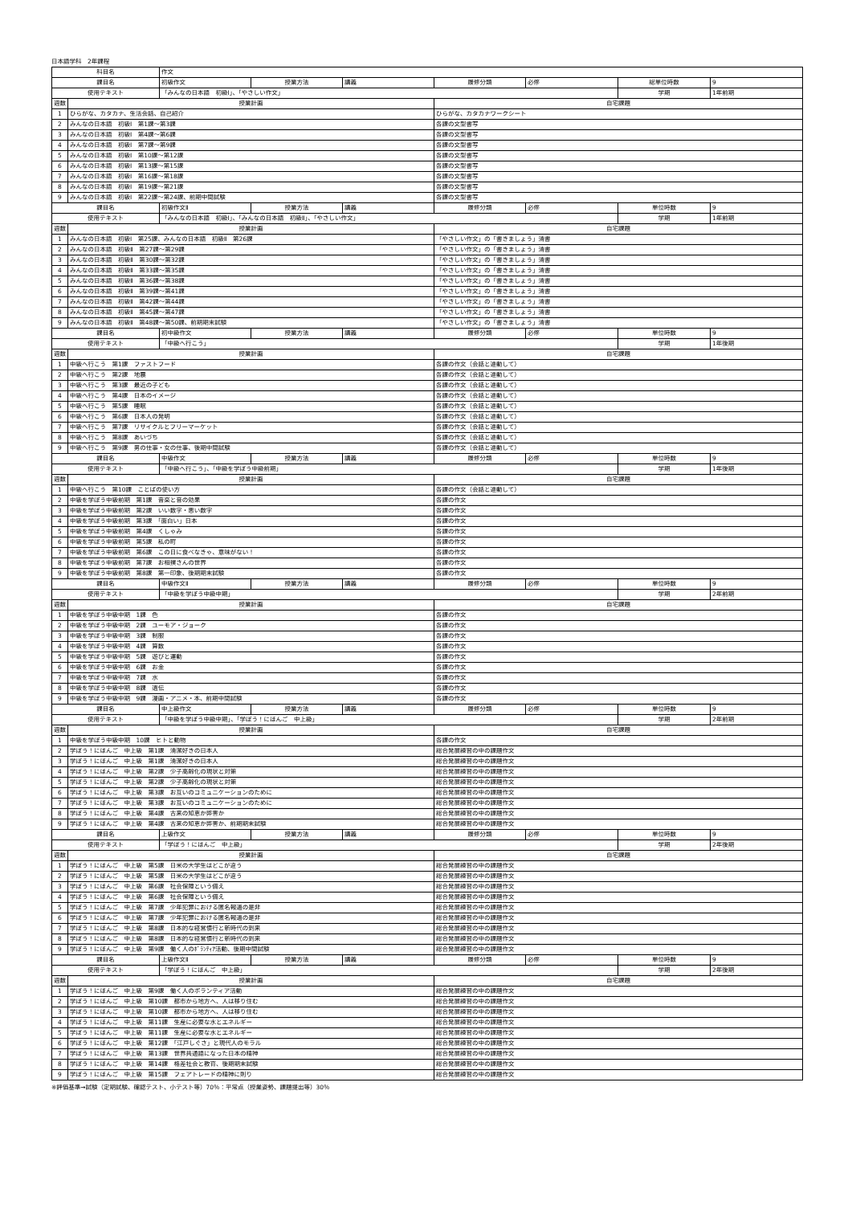日本語学科　2年課程
| 科目名 | | 作文 | | | | | | |
| 課目名 | | 初級作文 | 授業方法 | 講義 | 履修分類 | 必修 | 総単位時数 | 9 |
| 使用テキスト | | 「みんなの日本語 初級Ⅰ」、「やさしい作文」 | | | | | 学期 | 1年前期 |
| 週数 | 授業計画 | | | | 自宅課題 | | | |
| 1 | ひらがな、カタカナ、生活会話、自己紹介 | | | | ひらがな、カタカナワークシート | | | |
| 2 | みんなの日本語 初級Ⅰ 第1課～第3課 | | | | 各課の文型書写 | | | |
| 3 | みんなの日本語 初級Ⅰ 第4課～第6課 | | | | 各課の文型書写 | | | |
| 4 | みんなの日本語 初級Ⅰ 第7課～第9課 | | | | 各課の文型書写 | | | |
| 5 | みんなの日本語 初級Ⅰ 第10課～第12課 | | | | 各課の文型書写 | | | |
| 6 | みんなの日本語 初級Ⅰ 第13課～第15課 | | | | 各課の文型書写 | | | |
| 7 | みんなの日本語 初級Ⅰ 第16課～第18課 | | | | 各課の文型書写 | | | |
| 8 | みんなの日本語 初級Ⅰ 第19課～第21課 | | | | 各課の文型書写 | | | |
| 9 | みんなの日本語 初級Ⅰ 第22課～第24課、前期中間試験 | | | | 各課の文型書写 | | | |
| 課目名 | | 初級作文Ⅱ | 授業方法 | 講義 | 履修分類 | 必修 | 単位時数 | 9 |
| 使用テキスト | | 「みんなの日本語 初級Ⅰ」、「みんなの日本語 初級Ⅱ」、「やさしい作文」 | | | | | 学期 | 1年前期 |
| 週数 | 授業計画 | | | | 自宅課題 | | | |
| 1 | みんなの日本語 初級Ⅰ 第25課、みんなの日本語 初級Ⅱ 第26課 | | | | 「やさしい作文」の「書きましょう」清書 | | | |
| 2 | みんなの日本語 初級Ⅱ 第27課～第29課 | | | | 「やさしい作文」の「書きましょう」清書 | | | |
| 3 | みんなの日本語 初級Ⅱ 第30課～第32課 | | | | 「やさしい作文」の「書きましょう」清書 | | | |
| 4 | みんなの日本語 初級Ⅱ 第33課～第35課 | | | | 「やさしい作文」の「書きましょう」清書 | | | |
| 5 | みんなの日本語 初級Ⅱ 第36課～第38課 | | | | 「やさしい作文」の「書きましょう」清書 | | | |
| 6 | みんなの日本語 初級Ⅱ 第39課～第41課 | | | | 「やさしい作文」の「書きましょう」清書 | | | |
| 7 | みんなの日本語 初級Ⅱ 第42課～第44課 | | | | 「やさしい作文」の「書きましょう」清書 | | | |
| 8 | みんなの日本語 初級Ⅱ 第45課～第47課 | | | | 「やさしい作文」の「書きましょう」清書 | | | |
| 9 | みんなの日本語 初級Ⅱ 第48課～第50課、前期期末試験 | | | | 「やさしい作文」の「書きましょう」清書 | | | |
| 課目名 | | 初中級作文 | 授業方法 | 講義 | 履修分類 | 必修 | 単位時数 | 9 |
| 使用テキスト | | 「中級へ行こう」 | | | | | 学期 | 1年後期 |
| 週数 | 授業計画 | | | | 自宅課題 | | | |
| 1 | 中級へ行こう 第1課 ファストフード | | | | 各課の作文（会話と連動して） | | | |
| 2 | 中級へ行こう 第2課 地震 | | | | 各課の作文（会話と連動して） | | | |
| 3 | 中級へ行こう 第3課 最近の子ども | | | | 各課の作文（会話と連動して） | | | |
| 4 | 中級へ行こう 第4課 日本のイメージ | | | | 各課の作文（会話と連動して） | | | |
| 5 | 中級へ行こう 第5課 睡眠 | | | | 各課の作文（会話と連動して） | | | |
| 6 | 中級へ行こう 第6課 日本人の発明 | | | | 各課の作文（会話と連動して） | | | |
| 7 | 中級へ行こう 第7課 リサイクルとフリーマーケット | | | | 各課の作文（会話と連動して） | | | |
| 8 | 中級へ行こう 第8課 あいづち | | | | 各課の作文（会話と連動して） | | | |
| 9 | 中級へ行こう 第9課 男の仕事・女の仕事、後期中間試験 | | | | 各課の作文（会話と連動して） | | | |
| 課目名 | | 中級作文 | 授業方法 | 講義 | 履修分類 | 必修 | 単位時数 | 9 |
| 使用テキスト | | 「中級へ行こう」、「中級を学ぼう中級前期」 | | | | | 学期 | 1年後期 |
| 週数 | 授業計画 | | | | 自宅課題 | | | |
| 1 | 中級へ行こう 第10課 ことばの使い方 | | | | 各課の作文（会話と連動して） | | | |
| 2 | 中級を学ぼう中級前期 第1課 音楽と音の効果 | | | | 各課の作文 | | | |
| 3 | 中級を学ぼう中級前期 第2課 いい数字・悪い数字 | | | | 各課の作文 | | | |
| 4 | 中級を学ぼう中級前期 第3課 「面白い」日本 | | | | 各課の作文 | | | |
| 5 | 中級を学ぼう中級前期 第4課 くしゃみ | | | | 各課の作文 | | | |
| 6 | 中級を学ぼう中級前期 第5課 私の町 | | | | 各課の作文 | | | |
| 7 | 中級を学ぼう中級前期 第6課 この日に食べなきゃ、意味がない！ | | | | 各課の作文 | | | |
| 8 | 中級を学ぼう中級前期 第7課 お相撲さんの世界 | | | | 各課の作文 | | | |
| 9 | 中級を学ぼう中級前期 第8課 第一印象、後期期末試験 | | | | 各課の作文 | | | |
| 課目名 | | 中級作文Ⅱ | 授業方法 | 講義 | 履修分類 | 必修 | 単位時数 | 9 |
| 使用テキスト | | 「中級を学ぼう中級中期」 | | | | | 学期 | 2年前期 |
| 週数 | 授業計画 | | | | 自宅課題 | | | |
| 1 | 中級を学ぼう中級中期 1課 色 | | | | 各課の作文 | | | |
| 2 | 中級を学ぼう中級中期 2課 ユーモア・ジョーク | | | | 各課の作文 | | | |
| 3 | 中級を学ぼう中級中期 3課 制服 | | | | 各課の作文 | | | |
| 4 | 中級を学ぼう中級中期 4課 算数 | | | | 各課の作文 | | | |
| 5 | 中級を学ぼう中級中期 5課 遊びと運動 | | | | 各課の作文 | | | |
| 6 | 中級を学ぼう中級中期 6課 お金 | | | | 各課の作文 | | | |
| 7 | 中級を学ぼう中級中期 7課 水 | | | | 各課の作文 | | | |
| 8 | 中級を学ぼう中級中期 8課 遺伝 | | | | 各課の作文 | | | |
| 9 | 中級を学ぼう中級中期 9課 漫画・アニメ・本、前期中間試験 | | | | 各課の作文 | | | |
| 課目名 | | 中上級作文 | 授業方法 | 講義 | 履修分類 | 必修 | 単位時数 | 9 |
| 使用テキスト | | 「中級を学ぼう中級中期」、「学ぼう！にほんご 中上級」 | | | | | 学期 | 2年前期 |
| 週数 | 授業計画 | | | | 自宅課題 | | | |
| 1 | 中級を学ぼう中級中期 10課 ヒトと動物 | | | | 各課の作文 | | | |
| 2 | 学ぼう！にほんご 中上級 第1課 清潔好きの日本人 | | | | 総合発展練習の中の課題作文 | | | |
| 3 | 学ぼう！にほんご 中上級 第1課 清潔好きの日本人 | | | | 総合発展練習の中の課題作文 | | | |
| 4 | 学ぼう！にほんご 中上級 第2課 少子高齢化の現状と対策 | | | | 総合発展練習の中の課題作文 | | | |
| 5 | 学ぼう！にほんご 中上級 第2課 少子高齢化の現状と対策 | | | | 総合発展練習の中の課題作文 | | | |
| 6 | 学ぼう！にほんご 中上級 第3課 お互いのコミュニケーションのために | | | | 総合発展練習の中の課題作文 | | | |
| 7 | 学ぼう！にほんご 中上級 第3課 お互いのコミュニケーションのために | | | | 総合発展練習の中の課題作文 | | | |
| 8 | 学ぼう！にほんご 中上級 第4課 古来の知恵か弊害か | | | | 総合発展練習の中の課題作文 | | | |
| 9 | 学ぼう！にほんご 中上級 第4課 古来の知恵か弊害か、前期期末試験 | | | | 総合発展練習の中の課題作文 | | | |
| 課目名 | | 上級作文 | 授業方法 | 講義 | 履修分類 | 必修 | 単位時数 | 9 |
| 使用テキスト | | 「学ぼう！にほんご 中上級」 | | | | | 学期 | 2年後期 |
| 週数 | 授業計画 | | | | 自宅課題 | | | |
| 1 | 学ぼう！にほんご 中上級 第5課 日米の大学生はどこが違う | | | | 総合発展練習の中の課題作文 | | | |
| 2 | 学ぼう！にほんご 中上級 第5課 日米の大学生はどこが違う | | | | 総合発展練習の中の課題作文 | | | |
| 3 | 学ぼう！にほんご 中上級 第6課 社会保障という備え | | | | 総合発展練習の中の課題作文 | | | |
| 4 | 学ぼう！にほんご 中上級 第6課 社会保障という備え | | | | 総合発展練習の中の課題作文 | | | |
| 5 | 学ぼう！にほんご 中上級 第7課 少年犯罪における匿名報道の是非 | | | | 総合発展練習の中の課題作文 | | | |
| 6 | 学ぼう！にほんご 中上級 第7課 少年犯罪における匿名報道の是非 | | | | 総合発展練習の中の課題作文 | | | |
| 7 | 学ぼう！にほんご 中上級 第8課 日本的な経営慣行と新時代の到来 | | | | 総合発展練習の中の課題作文 | | | |
| 8 | 学ぼう！にほんご 中上級 第8課 日本的な経営慣行と新時代の到来 | | | | 総合発展練習の中の課題作文 | | | |
| 9 | 学ぼう！にほんご 中上級 第9課 働く人のﾎﾞﾗﾝﾃｨｱ活動、後期中間試験 | | | | 総合発展練習の中の課題作文 | | | |
| 課目名 | | 上級作文Ⅱ | 授業方法 | 講義 | 履修分類 | 必修 | 単位時数 | 9 |
| 使用テキスト | | 「学ぼう！にほんご 中上級」 | | | | | 学期 | 2年後期 |
| 週数 | 授業計画 | | | | 自宅課題 | | | |
| 1 | 学ぼう！にほんご 中上級 第9課 働く人のボランティア活動 | | | | 総合発展練習の中の課題作文 | | | |
| 2 | 学ぼう！にほんご 中上級 第10課 都市から地方へ、人は移り住む | | | | 総合発展練習の中の課題作文 | | | |
| 3 | 学ぼう！にほんご 中上級 第10課 都市から地方へ、人は移り住む | | | | 総合発展練習の中の課題作文 | | | |
| 4 | 学ぼう！にほんご 中上級 第11課 生産に必要な水とエネルギー | | | | 総合発展練習の中の課題作文 | | | |
| 5 | 学ぼう！にほんご 中上級 第11課 生産に必要な水とエネルギー | | | | 総合発展練習の中の課題作文 | | | |
| 6 | 学ぼう！にほんご 中上級 第12課 「江戸しぐさ」と現代人のモラル | | | | 総合発展練習の中の課題作文 | | | |
| 7 | 学ぼう！にほんご 中上級 第13課 世界共通語になった日本の精神 | | | | 総合発展練習の中の課題作文 | | | |
| 8 | 学ぼう！にほんご 中上級 第14課 格差社会と教育、後期期末試験 | | | | 総合発展練習の中の課題作文 | | | |
| 9 | 学ぼう！にほんご 中上級 第15課 フェアトレードの精神に則り | | | | 総合発展練習の中の課題作文 | | | |
※評価基準→試験（定期試験、確認テスト、小テスト等）70％：平常点（授業姿勢、課題提出等）30％